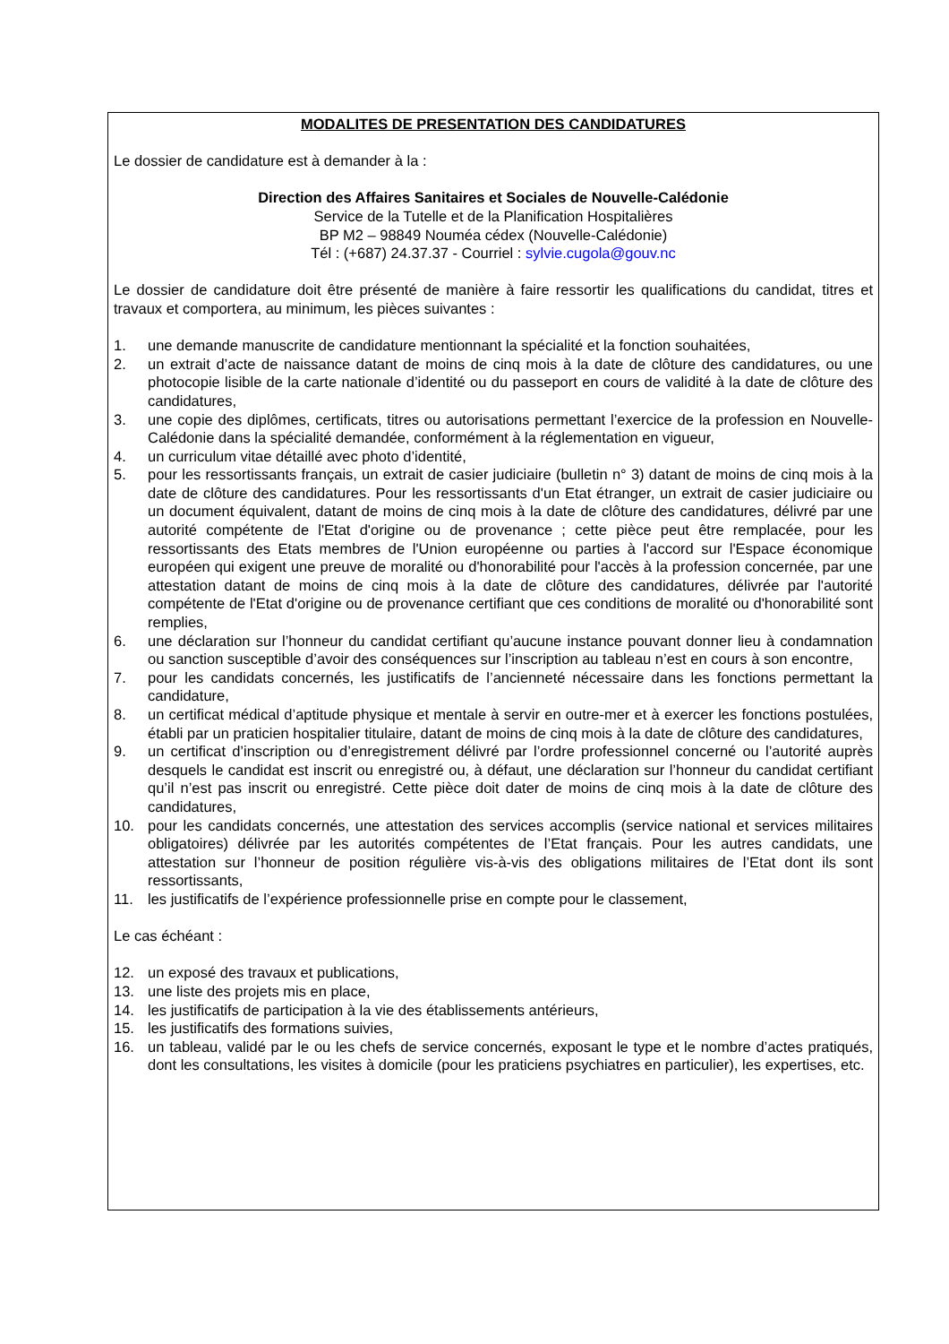MODALITES DE PRESENTATION DES CANDIDATURES
Le dossier de candidature est à demander à la :
Direction des Affaires Sanitaires et Sociales de Nouvelle-Calédonie
Service de la Tutelle et de la Planification Hospitalières
BP M2 – 98849 Nouméa cédex (Nouvelle-Calédonie)
Tél : (+687) 24.37.37 - Courriel : sylvie.cugola@gouv.nc
Le dossier de candidature doit être présenté de manière à faire ressortir les qualifications du candidat, titres et travaux et comportera, au minimum, les pièces suivantes :
1. une demande manuscrite de candidature mentionnant la spécialité et la fonction souhaitées,
2. un extrait d’acte de naissance datant de moins de cinq mois à la date de clôture des candidatures, ou une photocopie lisible de la carte nationale d’identité ou du passeport en cours de validité à la date de clôture des candidatures,
3. une copie des diplômes, certificats, titres ou autorisations permettant l’exercice de la profession en Nouvelle-Calédonie dans la spécialité demandée, conformément à la réglementation en vigueur,
4. un curriculum vitae détaillé avec photo d’identité,
5. pour les ressortissants français, un extrait de casier judiciaire (bulletin n° 3) datant de moins de cinq mois à la date de clôture des candidatures. Pour les ressortissants d'un Etat étranger, un extrait de casier judiciaire ou un document équivalent, datant de moins de cinq mois à la date de clôture des candidatures, délivré par une autorité compétente de l'Etat d'origine ou de provenance ; cette pièce peut être remplacée, pour les ressortissants des Etats membres de l'Union européenne ou parties à l'accord sur l'Espace économique européen qui exigent une preuve de moralité ou d'honorabilité pour l'accès à la profession concernée, par une attestation datant de moins de cinq mois à la date de clôture des candidatures, délivrée par l'autorité compétente de l'Etat d'origine ou de provenance certifiant que ces conditions de moralité ou d'honorabilité sont remplies,
6. une déclaration sur l’honneur du candidat certifiant qu’aucune instance pouvant donner lieu à condamnation ou sanction susceptible d’avoir des conséquences sur l’inscription au tableau n’est en cours à son encontre,
7. pour les candidats concernés, les justificatifs de l’ancienneté nécessaire dans les fonctions permettant la candidature,
8. un certificat médical d’aptitude physique et mentale à servir en outre-mer et à exercer les fonctions postulées, établi par un praticien hospitalier titulaire, datant de moins de cinq mois à la date de clôture des candidatures,
9. un certificat d’inscription ou d’enregistrement délivré par l’ordre professionnel concerné ou l’autorité auprès desquels le candidat est inscrit ou enregistré ou, à défaut, une déclaration sur l’honneur du candidat certifiant qu’il n’est pas inscrit ou enregistré. Cette pièce doit dater de moins de cinq mois à la date de clôture des candidatures,
10. pour les candidats concernés, une attestation des services accomplis (service national et services militaires obligatoires) délivrée par les autorités compétentes de l’Etat français. Pour les autres candidats, une attestation sur l’honneur de position régulière vis-à-vis des obligations militaires de l’Etat dont ils sont ressortissants,
11. les justificatifs de l’expérience professionnelle prise en compte pour le classement,
Le cas échéant :
12. un exposé des travaux et publications,
13. une liste des projets mis en place,
14. les justificatifs de participation à la vie des établissements antérieurs,
15. les justificatifs des formations suivies,
16. un tableau, validé par le ou les chefs de service concernés, exposant le type et le nombre d’actes pratiqués, dont les consultations, les visites à domicile (pour les praticiens psychiatres en particulier), les expertises, etc.